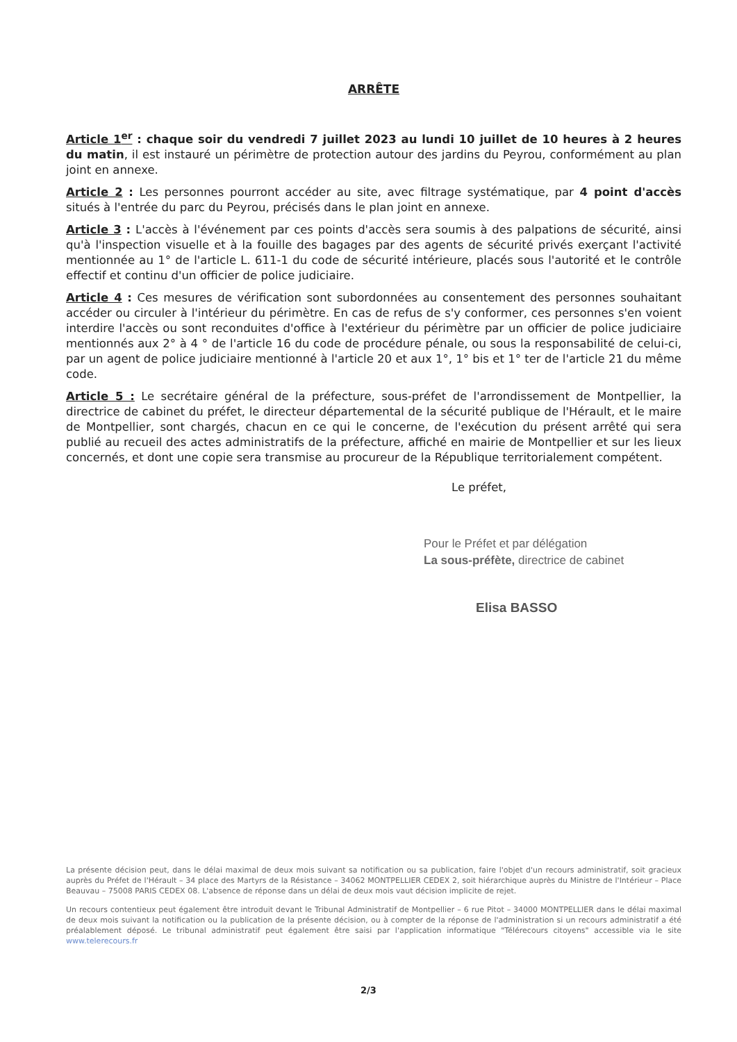ARRÊTE
Article 1<sup>er</sup> : chaque soir du vendredi 7 juillet 2023 au lundi 10 juillet de 10 heures à 2 heures du matin, il est instauré un périmètre de protection autour des jardins du Peyrou, conformément au plan joint en annexe.
Article 2 : Les personnes pourront accéder au site, avec filtrage systématique, par 4 point d'accès situés à l'entrée du parc du Peyrou, précisés dans le plan joint en annexe.
Article 3 : L'accès à l'événement par ces points d'accès sera soumis à des palpations de sécurité, ainsi qu'à l'inspection visuelle et à la fouille des bagages par des agents de sécurité privés exerçant l'activité mentionnée au 1° de l'article L. 611-1 du code de sécurité intérieure, placés sous l'autorité et le contrôle effectif et continu d'un officier de police judiciaire.
Article 4 : Ces mesures de vérification sont subordonnées au consentement des personnes souhaitant accéder ou circuler à l'intérieur du périmètre. En cas de refus de s'y conformer, ces personnes s'en voient interdire l'accès ou sont reconduites d'office à l'extérieur du périmètre par un officier de police judiciaire mentionnés aux 2° à 4 ° de l'article 16 du code de procédure pénale, ou sous la responsabilité de celui-ci, par un agent de police judiciaire mentionné à l'article 20 et aux 1°, 1° bis et 1° ter de l'article 21 du même code.
Article 5 : Le secrétaire général de la préfecture, sous-préfet de l'arrondissement de Montpellier, la directrice de cabinet du préfet, le directeur départemental de la sécurité publique de l'Hérault, et le maire de Montpellier, sont chargés, chacun en ce qui le concerne, de l'exécution du présent arrêté qui sera publié au recueil des actes administratifs de la préfecture, affiché en mairie de Montpellier et sur les lieux concernés, et dont une copie sera transmise au procureur de la République territorialement compétent.
Le préfet,
Pour le Préfet et par délégation
La sous-préfète, directrice de cabinet
Elisa BASSO
La présente décision peut, dans le délai maximal de deux mois suivant sa notification ou sa publication, faire l'objet d'un recours administratif, soit gracieux auprès du Préfet de l'Hérault – 34 place des Martyrs de la Résistance – 34062 MONTPELLIER CEDEX 2, soit hiérarchique auprès du Ministre de l'Intérieur – Place Beauvau – 75008 PARIS CEDEX 08. L'absence de réponse dans un délai de deux mois vaut décision implicite de rejet.
Un recours contentieux peut également être introduit devant le Tribunal Administratif de Montpellier – 6 rue Pitot – 34000 MONTPELLIER dans le délai maximal de deux mois suivant la notification ou la publication de la présente décision, ou à compter de la réponse de l'administration si un recours administratif a été préalablement déposé. Le tribunal administratif peut également être saisi par l'application informatique "Télérecours citoyens" accessible via le site www.telerecours.fr
2/3